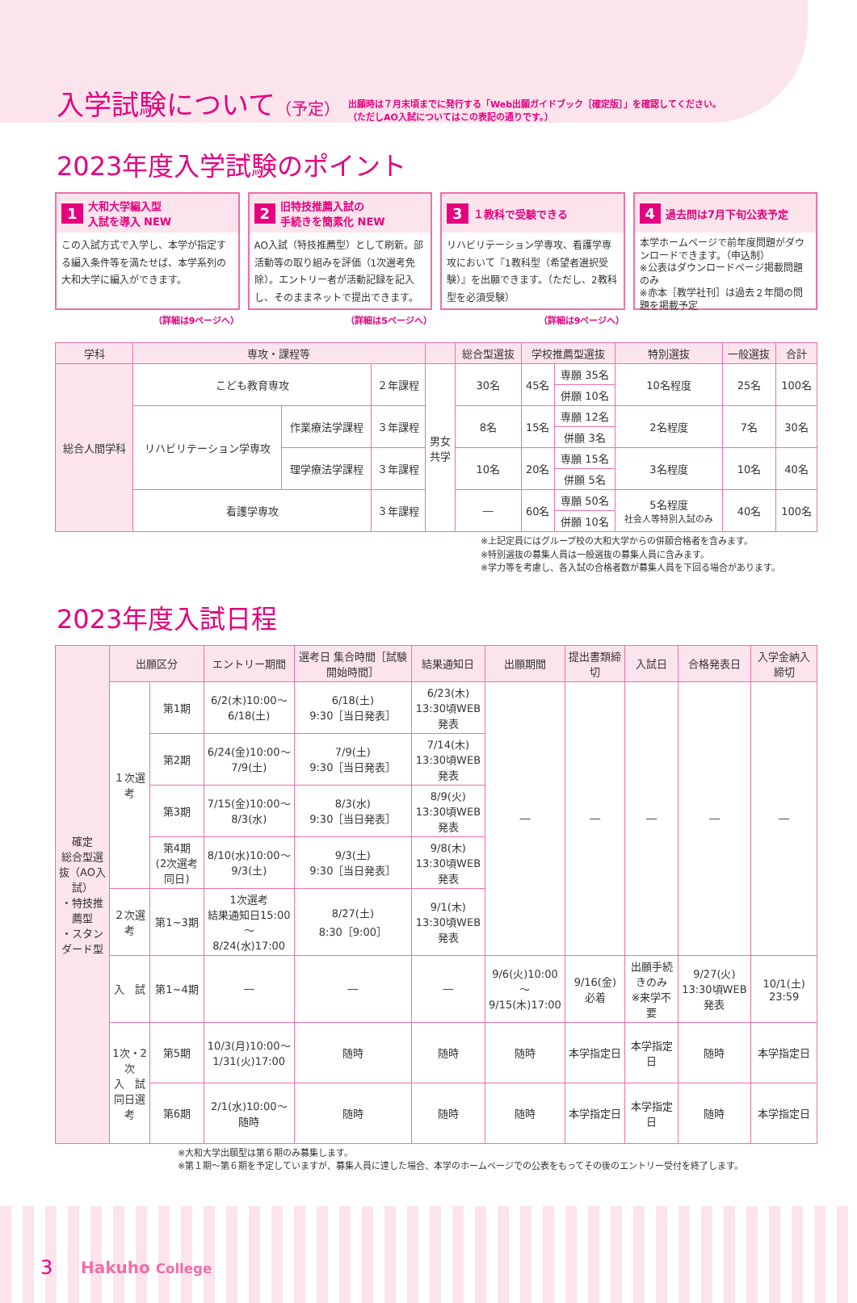入学試験について（予定）
出願時は７月末頃までに発行する「Web出願ガイドブック［確定版］」を確認してください。
（ただしAO入試についてはこの表記の通りです。）
2023年度入学試験のポイント
1 大和大学編入型
入試を導入 NEW
この入試方式で入学し、本学が指定する編入条件等を満たせば、本学系列の大和大学に編入ができます。
（詳細は9ページへ）
2 旧特技推薦入試の
手続きを簡素化 NEW
AO入試（特技推薦型）として刷新。部活動等の取り組みを評価（1次選考免除）。エントリー者が活動記録を記入し、そのままネットで提出できます。
（詳細は5ページへ）
3 １教科で受験できる
リハビリテーション学専攻、看護学専攻において『1教科型（希望者選択受験）』を出願できます。（ただし、2教科型を必須受験）
（詳細は9ページへ）
4 過去問は7月下旬公表予定
本学ホームページで前年度問題がダウンロードできます。（申込制）
※公表はダウンロードページ掲載問題のみ
※赤本［教学社刊］は過去２年間の問題を掲載予定
| 学科 | 専攻・課程等 | | | | 総合型選抜 | 学校推薦型選抜 | | 特別選抜 | 一般選抜 | 合計 |
| --- | --- | --- | --- | --- | --- | --- | --- | --- | --- | --- |
| 総合人間学科 | こども教育専攻 | | ２年課程 | 男女 共学 | 30名 | 45名 | 専願 35名 | 10名程度 | 25名 | 100名 |
| | | | | | | | 併願 10名 | | | |
| | リハビリテーション学専攻 | 作業療法学課程 | ３年課程 | | 8名 | 15名 | 専願 12名 | 2名程度 | 7名 | 30名 |
| | | | | | | | 併願 3名 | | | |
| | | 理学療法学課程 | ３年課程 | | 10名 | 20名 | 専願 15名 | 3名程度 | 10名 | 40名 |
| | | | | | | | 併願 5名 | | | |
| | 看護学専攻 | | ３年課程 | | ― | 60名 | 専願 50名 | 5名程度 社会人等特別入試のみ | 40名 | 100名 |
| | | | | | | | 併願 10名 | | | |
※上記定員にはグループ校の大和大学からの併願合格者を含みます。
※特別選抜の募集人員は一般選抜の募集人員に含みます。
※学力等を考慮し、各入試の合格者数が募集人員を下回る場合があります。
2023年度入試日程
| 確定 総合型選抜（AO入試） ・特技推薦型 ・スタンダード型 | 出願区分 | | エントリー期間 | 選考日 集合時間［試験開始時間］ | 結果通知日 | 出願期間 | 提出書類締切 | 入試日 | 合格発表日 | 入学金納入締切 |
| --- | --- | --- | --- | --- | --- | --- | --- | --- | --- | --- |
| | １次選考 | 第1期 | 6/2(木)10:00～ 6/18(土) | 6/18(土) 9:30［当日発表］ | 6/23(木) 13:30頃WEB発表 | ― | ― | ― | ― | ― |
| | | 第2期 | 6/24(金)10:00～ 7/9(土) | 7/9(土) 9:30［当日発表］ | 7/14(木) 13:30頃WEB発表 | | | | | |
| | | 第3期 | 7/15(金)10:00～ 8/3(水) | 8/3(水) 9:30［当日発表］ | 8/9(火) 13:30頃WEB発表 | | | | | |
| | | 第4期 (2次選考同日) | 8/10(水)10:00～ 9/3(土) | 9/3(土) 9:30［当日発表］ | 9/8(木) 13:30頃WEB発表 | | | | | |
| | ２次選考 | 第1~3期 | 1次選考 結果通知日15:00～ 8/24(水)17:00 | 8/27(土) 8:30［9:00］ | 9/1(木) 13:30頃WEB発表 | | | | | |
| | 入 試 | 第1~4期 | ― | ― | ― | 9/6(火)10:00～ 9/15(木)17:00 | 9/16(金) 必着 | 出願手続きのみ ※来学不要 | 9/27(火) 13:30頃WEB発表 | 10/1(土) 23:59 |
| | 1次・2次 入 試 同日選考 | 第5期 | 10/3(月)10:00～ 1/31(火)17:00 | 随時 | 随時 | 随時 | 本学指定日 | 本学指定日 | 随時 | 本学指定日 |
| | | 第6期 | 2/1(水)10:00～ 随時 | 随時 | 随時 | 随時 | 本学指定日 | 本学指定日 | 随時 | 本学指定日 |
※大和大学出願型は第６期のみ募集します。
※第１期～第６期を予定していますが、募集人員に達した場合、本学のホームページでの公表をもってその後のエントリー受付を終了します。
3 Hakuho College